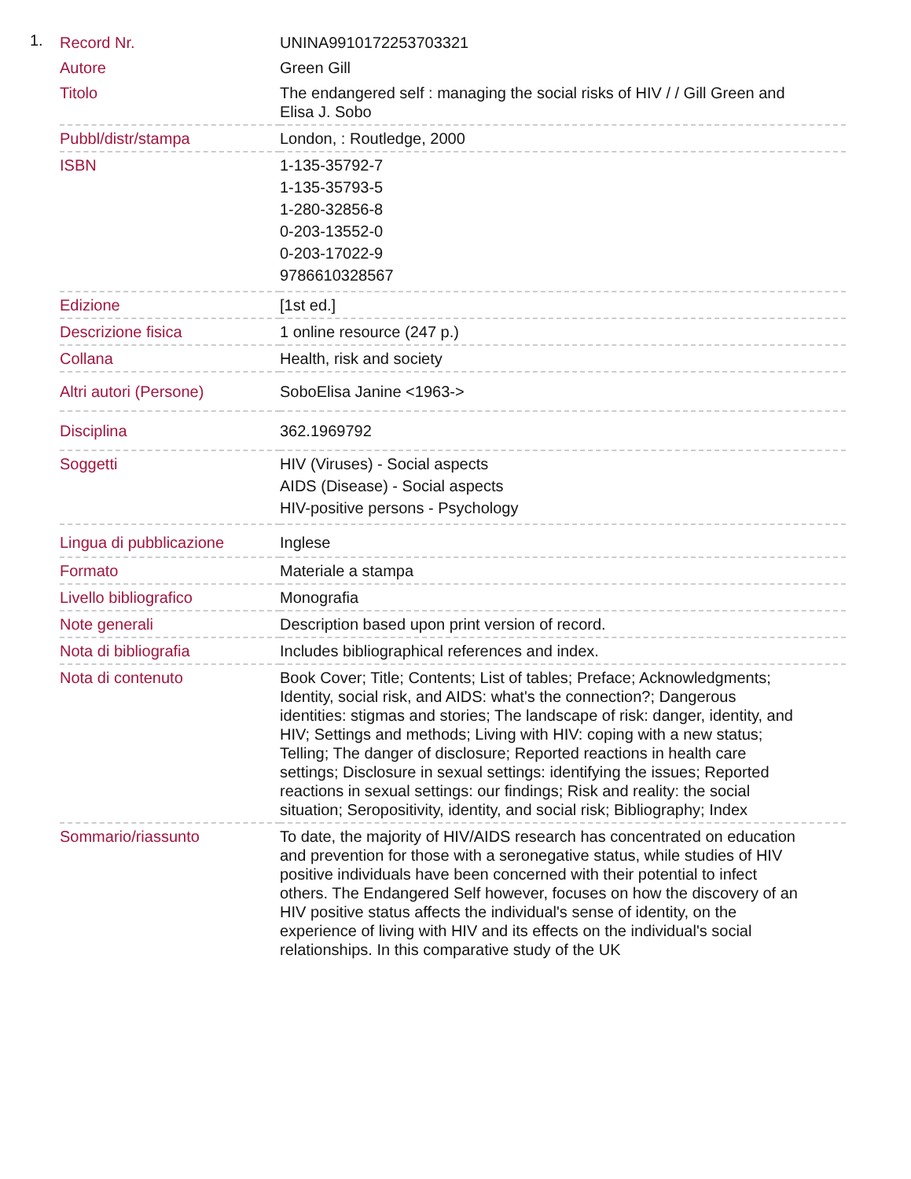1.
| Record Nr. | UNINA9910172253703321 |
| Autore | Green Gill |
| Titolo | The endangered self : managing the social risks of HIV / / Gill Green and Elisa J. Sobo |
| Pubbl/distr/stampa | London, : Routledge, 2000 |
| ISBN | 1-135-35792-7 1-135-35793-5 1-280-32856-8 0-203-13552-0 0-203-17022-9 9786610328567 |
| Edizione | [1st ed.] |
| Descrizione fisica | 1 online resource (247 p.) |
| Collana | Health, risk and society |
| Altri autori (Persone) | SoboElisa Janine <1963-> |
| Disciplina | 362.1969792 |
| Soggetti | HIV (Viruses) - Social aspects AIDS (Disease) - Social aspects HIV-positive persons - Psychology |
| Lingua di pubblicazione | Inglese |
| Formato | Materiale a stampa |
| Livello bibliografico | Monografia |
| Note generali | Description based upon print version of record. |
| Nota di bibliografia | Includes bibliographical references and index. |
| Nota di contenuto | Book Cover; Title; Contents; List of tables; Preface; Acknowledgments; Identity, social risk, and AIDS: what's the connection?; Dangerous identities: stigmas and stories; The landscape of risk: danger, identity, and HIV; Settings and methods; Living with HIV: coping with a new status; Telling; The danger of disclosure; Reported reactions in health care settings; Disclosure in sexual settings: identifying the issues; Reported reactions in sexual settings: our findings; Risk and reality: the social situation; Seropositivity, identity, and social risk; Bibliography; Index |
| Sommario/riassunto | To date, the majority of HIV/AIDS research has concentrated on education and prevention for those with a seronegative status, while studies of HIV positive individuals have been concerned with their potential to infect others. The Endangered Self however, focuses on how the discovery of an HIV positive status affects the individual's sense of identity, on the experience of living with HIV and its effects on the individual's social relationships. In this comparative study of the UK |